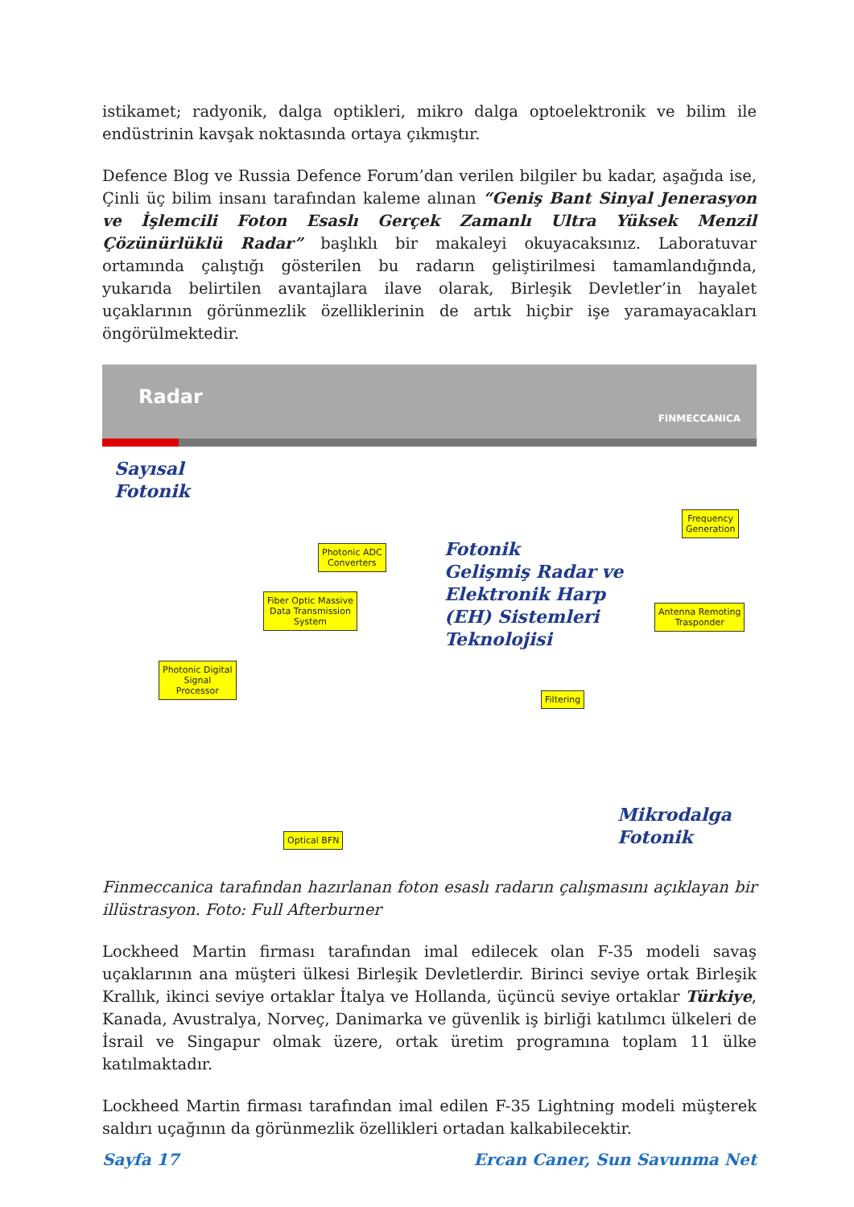istikamet; radyonik, dalga optikleri, mikro dalga optoelektronik ve bilim ile endüstrinin kavşak noktasında ortaya çıkmıştır.
Defence Blog ve Russia Defence Forum’dan verilen bilgiler bu kadar, aşağıda ise, Çinli üç bilim insanı tarafından kaleme alınan “Geniş Bant Sinyal Jenerasyon ve İşlemcili Foton Esaslı Gerçek Zamanlı Ultra Yüksek Menzil Çözünürlüklü Radar” başlıklı bir makaleyi okuyacaksınız. Laboratuvar ortamında çalıştığı gösterilen bu radarın geliştirilmesi tamamlandığında, yukarıda belirtilen avantajlara ilave olarak, Birleşik Devletler’in hayalet uçaklarının görünmezlik özelliklerinin de artık hiçbir işe yaramayacakları öngörülmektedir.
Radar FINMECCANICA
Sayısal
Fotonik
Fotonik
Gelişmiş Radar ve
Elektronik Harp
(EH) Sistemleri
Teknolojisi
Mikrodalga
Fotonik
Photonic ADC
Converters
Fiber Optic Massive
Data Transmission
System
Photonic Digital
Signal
Processor
Frequency
Generation
Antenna Remoting
Trasponder
Filtering
Optical BFN
Finmeccanica tarafından hazırlanan foton esaslı radarın çalışmasını açıklayan bir illüstrasyon. Foto: Full Afterburner
Lockheed Martin firması tarafından imal edilecek olan F-35 modeli savaş uçaklarının ana müşteri ülkesi Birleşik Devletlerdir. Birinci seviye ortak Birleşik Krallık, ikinci seviye ortaklar İtalya ve Hollanda, üçüncü seviye ortaklar Türkiye, Kanada, Avustralya, Norveç, Danimarka ve güvenlik iş birliği katılımcı ülkeleri de İsrail ve Singapur olmak üzere, ortak üretim programına toplam 11 ülke katılmaktadır.
Lockheed Martin firması tarafından imal edilen F-35 Lightning modeli müşterek saldırı uçağının da görünmezlik özellikleri ortadan kalkabilecektir.
Sayfa 17 Ercan Caner, Sun Savunma Net